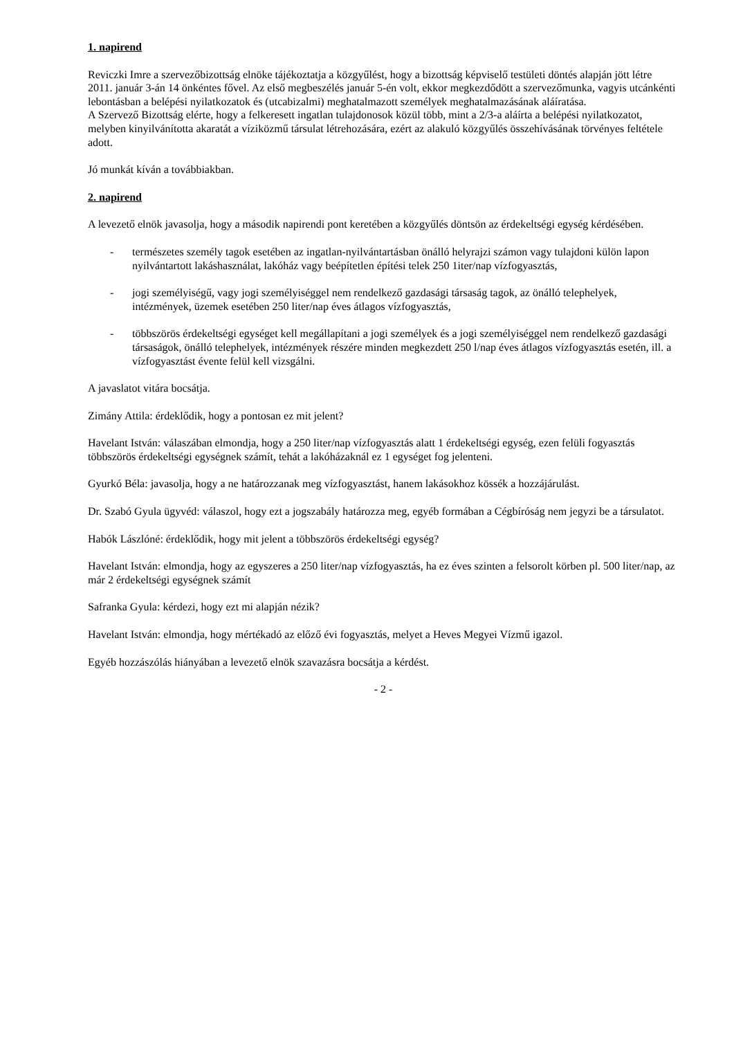1. napirend
Reviczki Imre a szervezőbizottság elnöke tájékoztatja a közgyűlést, hogy a bizottság képviselő testületi döntés alapján jött létre 2011. január 3-án 14 önkéntes fővel. Az első megbeszélés január 5-én volt, ekkor megkezdődött a szervezőmunka, vagyis utcánkénti lebontásban a belépési nyilatkozatok és (utcabizalmi) meghatalmazott személyek meghatalmazásának aláíratása.
A Szervező Bizottság elérte, hogy a felkeresett ingatlan tulajdonosok közül több, mint a 2/3-a aláírta a belépési nyilatkozatot, melyben kinyilvánította akaratát a víziközmű társulat létrehozására, ezért az alakuló közgyűlés összehívásának törvényes feltétele adott.
Jó munkát kíván a továbbiakban.
2. napirend
A levezető elnök javasolja, hogy a második napirendi pont keretében a közgyűlés döntsön az érdekeltségi egység kérdésében.
- természetes személy tagok esetében az ingatlan-nyilvántartásban önálló helyrajzi számon vagy tulajdoni külön lapon nyilvántartott lakáshasználat, lakóház vagy beépítetlen építési telek 250 1iter/nap vízfogyasztás,
- jogi személyiségű, vagy jogi személyiséggel nem rendelkező gazdasági társaság tagok, az önálló telephelyek, intézmények, üzemek esetében 250 liter/nap éves átlagos vízfogyasztás,
- többszörös érdekeltségi egységet kell megállapítani a jogi személyek és a jogi személyiséggel nem rendelkező gazdasági társaságok, önálló telephelyek, intézmények részére minden megkezdett 250 l/nap éves átlagos vízfogyasztás esetén, ill. a vízfogyasztást évente felül kell vizsgálni.
A javaslatot vitára bocsátja.
Zimány Attila: érdeklődik, hogy a pontosan ez mit jelent?
Havelant István: válaszában elmondja, hogy a 250 liter/nap vízfogyasztás alatt 1 érdekeltségi egység, ezen felüli fogyasztás többszörös érdekeltségi egységnek számít, tehát a lakóházaknál ez 1 egységet fog jelenteni.
Gyurkó Béla: javasolja, hogy a ne határozzanak meg vízfogyasztást, hanem lakásokhoz kössék a hozzájárulást.
Dr. Szabó Gyula ügyvéd: válaszol, hogy ezt a jogszabály határozza meg, egyéb formában a Cégbíróság nem jegyzi be a társulatot.
Habók Lászlóné: érdeklődik, hogy mit jelent a többszörös érdekeltségi egység?
Havelant István: elmondja, hogy az egyszeres a 250 liter/nap vízfogyasztás, ha ez éves szinten a felsorolt körben pl. 500 liter/nap, az már 2 érdekeltségi egységnek számít
Safranka Gyula: kérdezi, hogy ezt mi alapján nézik?
Havelant István: elmondja, hogy mértékadó az előző évi fogyasztás, melyet a Heves Megyei Vízmű igazol.
Egyéb hozzászólás hiányában a levezető elnök szavazásra bocsátja a kérdést.
- 2 -